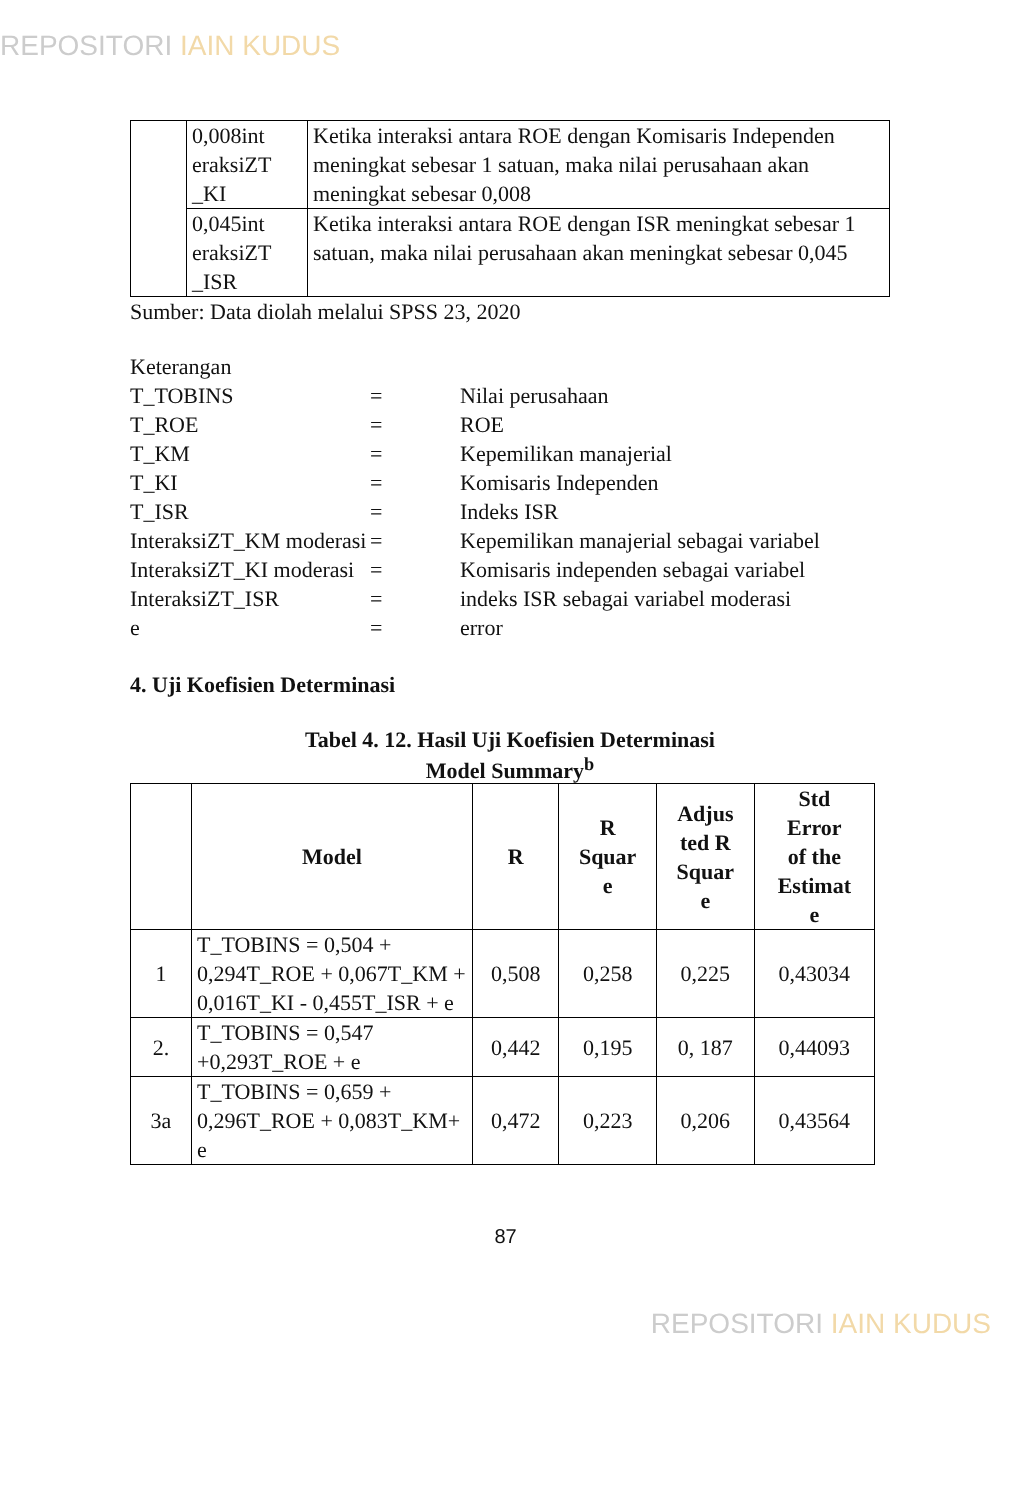REPOSITORI IAIN KUDUS
| | 0,008int eraksiZT _KI | Ketika interaksi antara ROE dengan Komisaris Independen meningkat sebesar 1 satuan, maka nilai perusahaan akan meningkat sebesar 0,008 |
| | 0,045int eraksiZT _ISR | Ketika interaksi antara ROE dengan ISR meningkat sebesar 1 satuan, maka nilai perusahaan akan meningkat sebesar 0,045 |
Sumber: Data diolah melalui SPSS 23, 2020
Keterangan
| T_TOBINS | = | Nilai perusahaan |
| T_ROE | = | ROE |
| T_KM | = | Kepemilikan manajerial |
| T_KI | = | Komisaris Independen |
| T_ISR | = | Indeks ISR |
| InteraksiZT_KM moderasi | = | Kepemilikan manajerial sebagai variabel |
| InteraksiZT_KI moderasi | = | Komisaris independen sebagai variabel |
| InteraksiZT_ISR | = | indeks ISR sebagai variabel moderasi |
| e | = | error |
4. Uji Koefisien Determinasi
Tabel 4. 12. Hasil Uji Koefisien Determinasi
Model Summary<sup>b</sup>
| | Model | R | R Squar e | Adjus ted R Squar e | Std Error of the Estimat e |
| --- | --- | --- | --- | --- | --- |
| 1 | T_TOBINS = 0,504 + 0,294T_ROE + 0,067T_KM + 0,016T_KI - 0,455T_ISR + e | 0,508 | 0,258 | 0,225 | 0,43034 |
| 2. | T_TOBINS = 0,547 +0,293T_ROE + e | 0,442 | 0,195 | 0, 187 | 0,44093 |
| 3a | T_TOBINS = 0,659 + 0,296T_ROE + 0,083T_KM+ e | 0,472 | 0,223 | 0,206 | 0,43564 |
87
REPOSITORI IAIN KUDUS